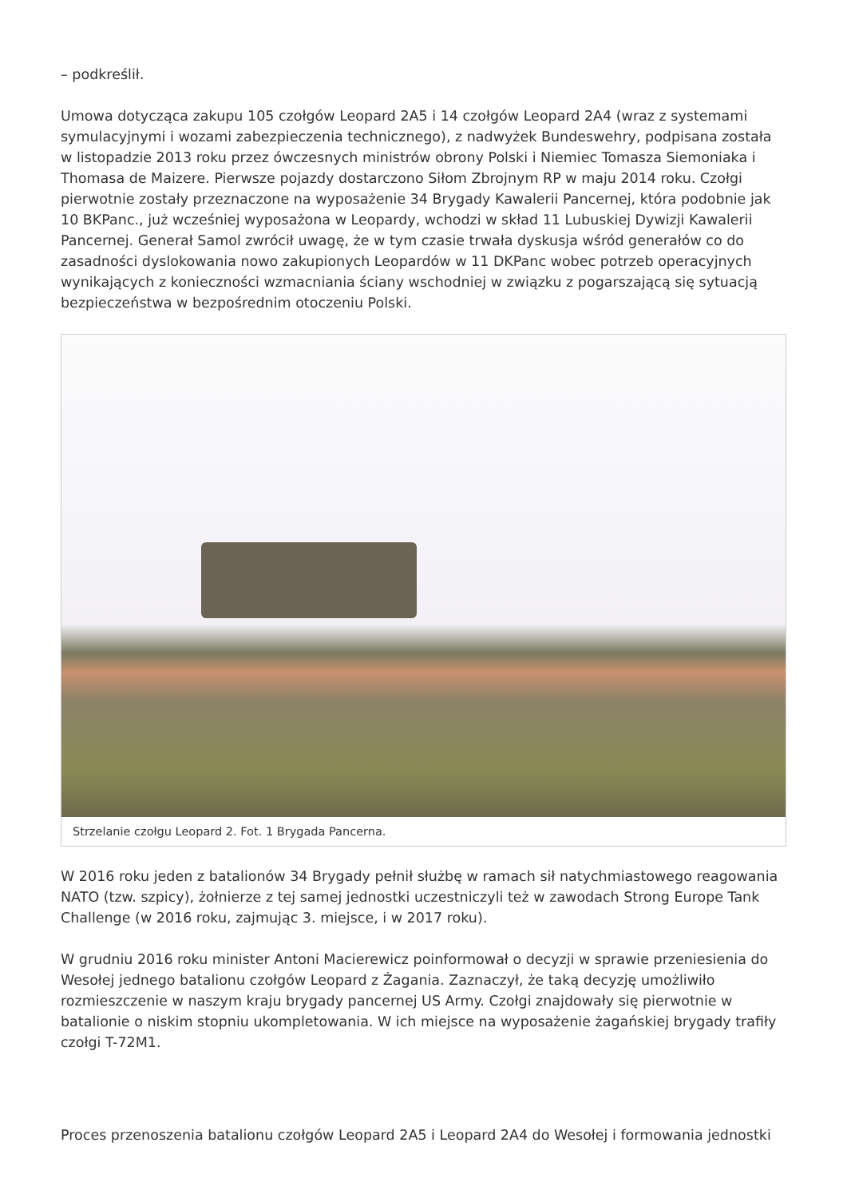– podkreślił.
Umowa dotycząca zakupu 105 czołgów Leopard 2A5 i 14 czołgów Leopard 2A4 (wraz z systemami symulacyjnymi i wozami zabezpieczenia technicznego), z nadwyżek Bundeswehry, podpisana została w listopadzie 2013 roku przez ówczesnych ministrów obrony Polski i Niemiec Tomasza Siemoniaka i Thomasa de Maizere. Pierwsze pojazdy dostarczono Siłom Zbrojnym RP w maju 2014 roku. Czołgi pierwotnie zostały przeznaczone na wyposażenie 34 Brygady Kawalerii Pancernej, która podobnie jak 10 BKPanc., już wcześniej wyposażona w Leopardy, wchodzi w skład 11 Lubuskiej Dywizji Kawalerii Pancernej. Generał Samol zwrócił uwagę, że w tym czasie trwała dyskusja wśród generałów co do zasadności dyslokowania nowo zakupionych Leopardów w 11 DKPanc wobec potrzeb operacyjnych wynikających z konieczności wzmacniania ściany wschodniej w związku z pogarszającą się sytuacją bezpieczeństwa w bezpośrednim otoczeniu Polski.
Strzelanie czołgu Leopard 2. Fot. 1 Brygada Pancerna.
W 2016 roku jeden z batalionów 34 Brygady pełnił służbę w ramach sił natychmiastowego reagowania NATO (tzw. szpicy), żołnierze z tej samej jednostki uczestniczyli też w zawodach Strong Europe Tank Challenge (w 2016 roku, zajmując 3. miejsce, i w 2017 roku).
W grudniu 2016 roku minister Antoni Macierewicz poinformował o decyzji w sprawie przeniesienia do Wesołej jednego batalionu czołgów Leopard z Żagania. Zaznaczył, że taką decyzję umożliwiło rozmieszczenie w naszym kraju brygady pancernej US Army. Czołgi znajdowały się pierwotnie w batalionie o niskim stopniu ukompletowania. W ich miejsce na wyposażenie żagańskiej brygady trafiły czołgi T-72M1.
Proces przenoszenia batalionu czołgów Leopard 2A5 i Leopard 2A4 do Wesołej i formowania jednostki